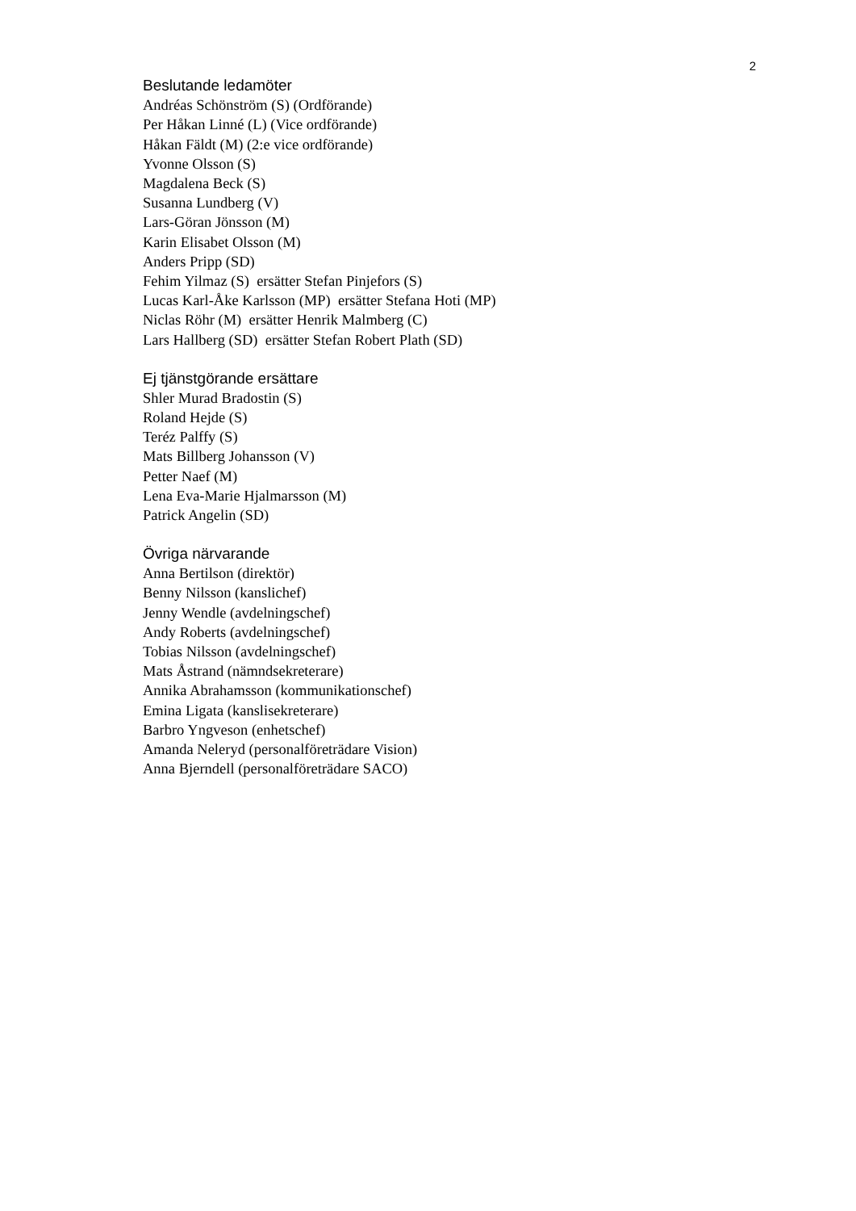2
Beslutande ledamöter
Andréas Schönström (S) (Ordförande)
Per Håkan Linné (L) (Vice ordförande)
Håkan Fäldt (M) (2:e vice ordförande)
Yvonne Olsson (S)
Magdalena Beck (S)
Susanna Lundberg (V)
Lars-Göran Jönsson (M)
Karin Elisabet Olsson (M)
Anders Pripp (SD)
Fehim Yilmaz (S) ersätter Stefan Pinjefors (S)
Lucas Karl-Åke Karlsson (MP) ersätter Stefana Hoti (MP)
Niclas Röhr (M) ersätter Henrik Malmberg (C)
Lars Hallberg (SD) ersätter Stefan Robert Plath (SD)
Ej tjänstgörande ersättare
Shler Murad Bradostin (S)
Roland Hejde (S)
Teréz Palffy (S)
Mats Billberg Johansson (V)
Petter Naef (M)
Lena Eva-Marie Hjalmarsson (M)
Patrick Angelin (SD)
Övriga närvarande
Anna Bertilson (direktör)
Benny Nilsson (kanslichef)
Jenny Wendle (avdelningschef)
Andy Roberts (avdelningschef)
Tobias Nilsson (avdelningschef)
Mats Åstrand (nämndsekreterare)
Annika Abrahamsson (kommunikationschef)
Emina Ligata (kanslisekreterare)
Barbro Yngveson (enhetschef)
Amanda Neleryd (personalföreträdare Vision)
Anna Bjerndell (personalföreträdare SACO)